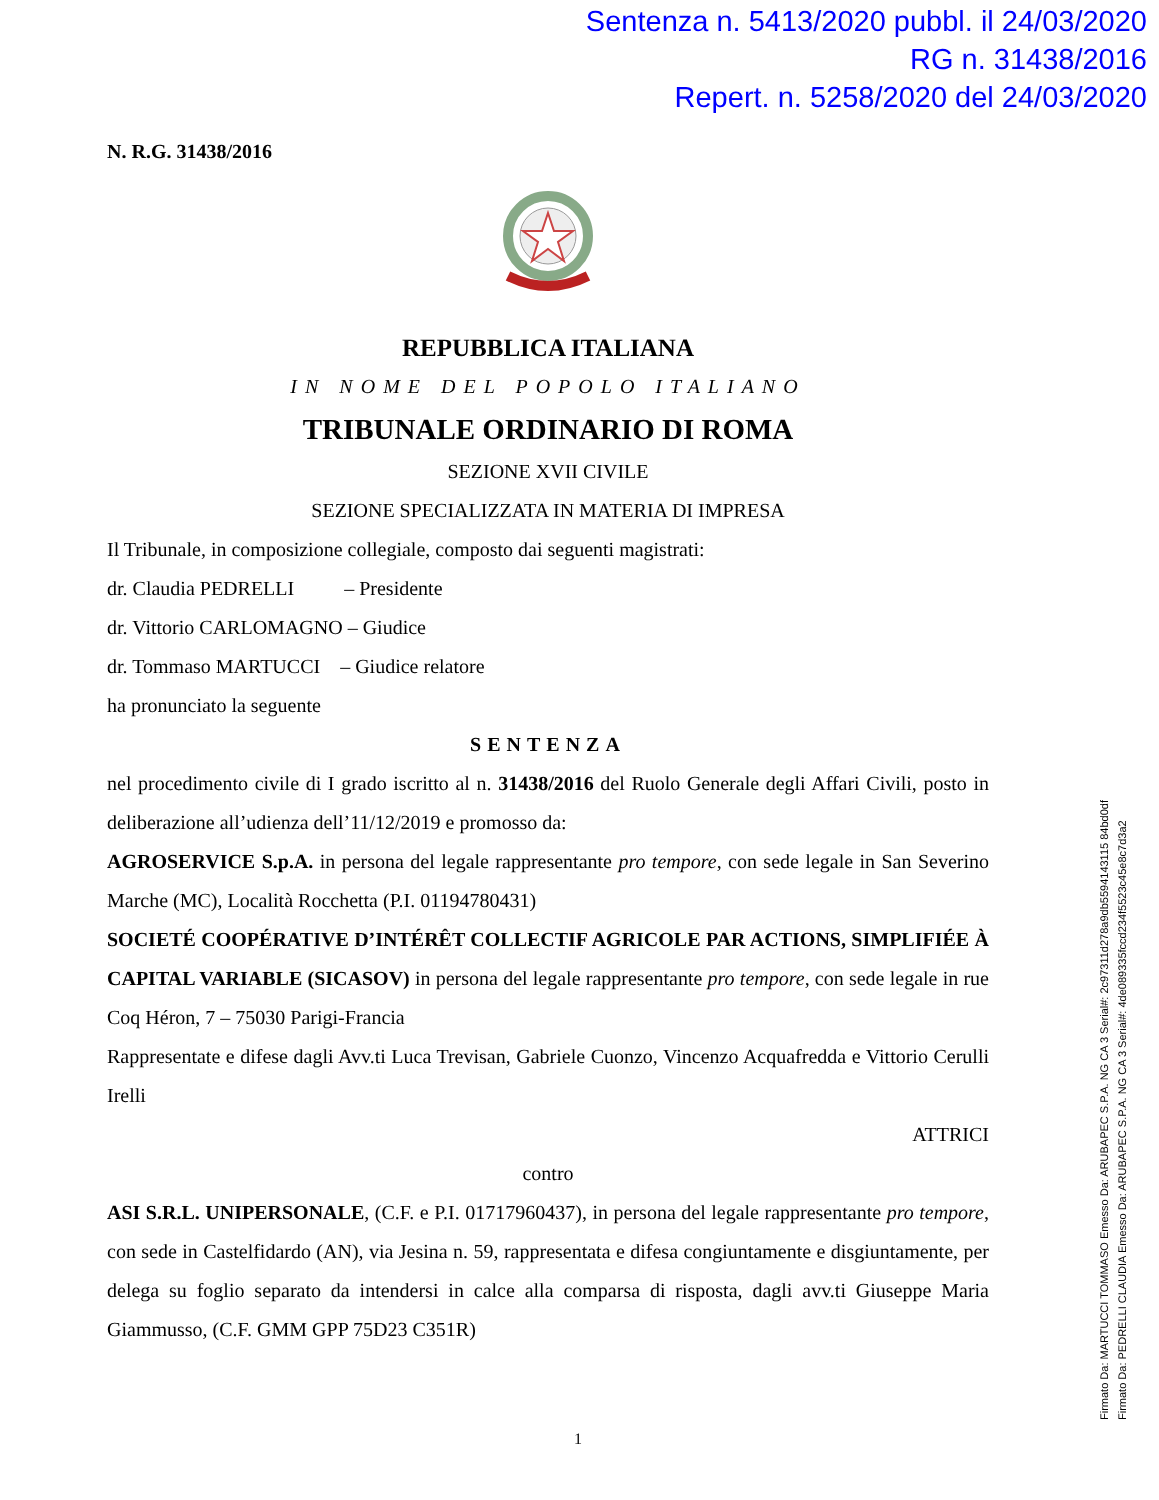Sentenza n. 5413/2020 pubbl. il 24/03/2020
RG n. 31438/2016
Repert. n. 5258/2020 del 24/03/2020
N. R.G. 31438/2016
REPUBBLICA ITALIANA
IN NOME DEL POPOLO ITALIANO
TRIBUNALE ORDINARIO DI ROMA
SEZIONE XVII CIVILE
SEZIONE SPECIALIZZATA IN MATERIA DI IMPRESA
Il Tribunale, in composizione collegiale, composto dai seguenti magistrati:
dr. Claudia PEDRELLI – Presidente
dr. Vittorio CARLOMAGNO – Giudice
dr. Tommaso MARTUCCI – Giudice relatore
ha pronunciato la seguente
SENTENZA
nel procedimento civile di I grado iscritto al n. 31438/2016 del Ruolo Generale degli Affari Civili, posto in deliberazione all’udienza dell’11/12/2019 e promosso da:
AGROSERVICE S.p.A. in persona del legale rappresentante pro tempore, con sede legale in San Severino Marche (MC), Località Rocchetta (P.I. 01194780431)
SOCIETÉ COOPÉRATIVE D’INTÉRÊT COLLECTIF AGRICOLE PAR ACTIONS, SIMPLIFIÉE À CAPITAL VARIABLE (SICASOV) in persona del legale rappresentante pro tempore, con sede legale in rue Coq Héron, 7 – 75030 Parigi-Francia
Rappresentate e difese dagli Avv.ti Luca Trevisan, Gabriele Cuonzo, Vincenzo Acquafredda e Vittorio Cerulli Irelli
ATTRICI
contro
ASI S.R.L. UNIPERSONALE, (C.F. e P.I. 01717960437), in persona del legale rappresentante pro tempore, con sede in Castelfidardo (AN), via Jesina n. 59, rappresentata e difesa congiuntamente e disgiuntamente, per delega su foglio separato da intendersi in calce alla comparsa di risposta, dagli avv.ti Giuseppe Maria Giammusso, (C.F. GMM GPP 75D23 C351R)
1
Firmato Da: MARTUCCI TOMMASO Emesso Da: ARUBAPEC S.P.A. NG CA 3 Serial#: 2c97311d278a9db5594143115 84bd0df
Firmato Da: PEDRELLI CLAUDIA Emesso Da: ARUBAPEC S.P.A. NG CA 3 Serial#: 4de089335fccd234f5523c45e8c7d3a2